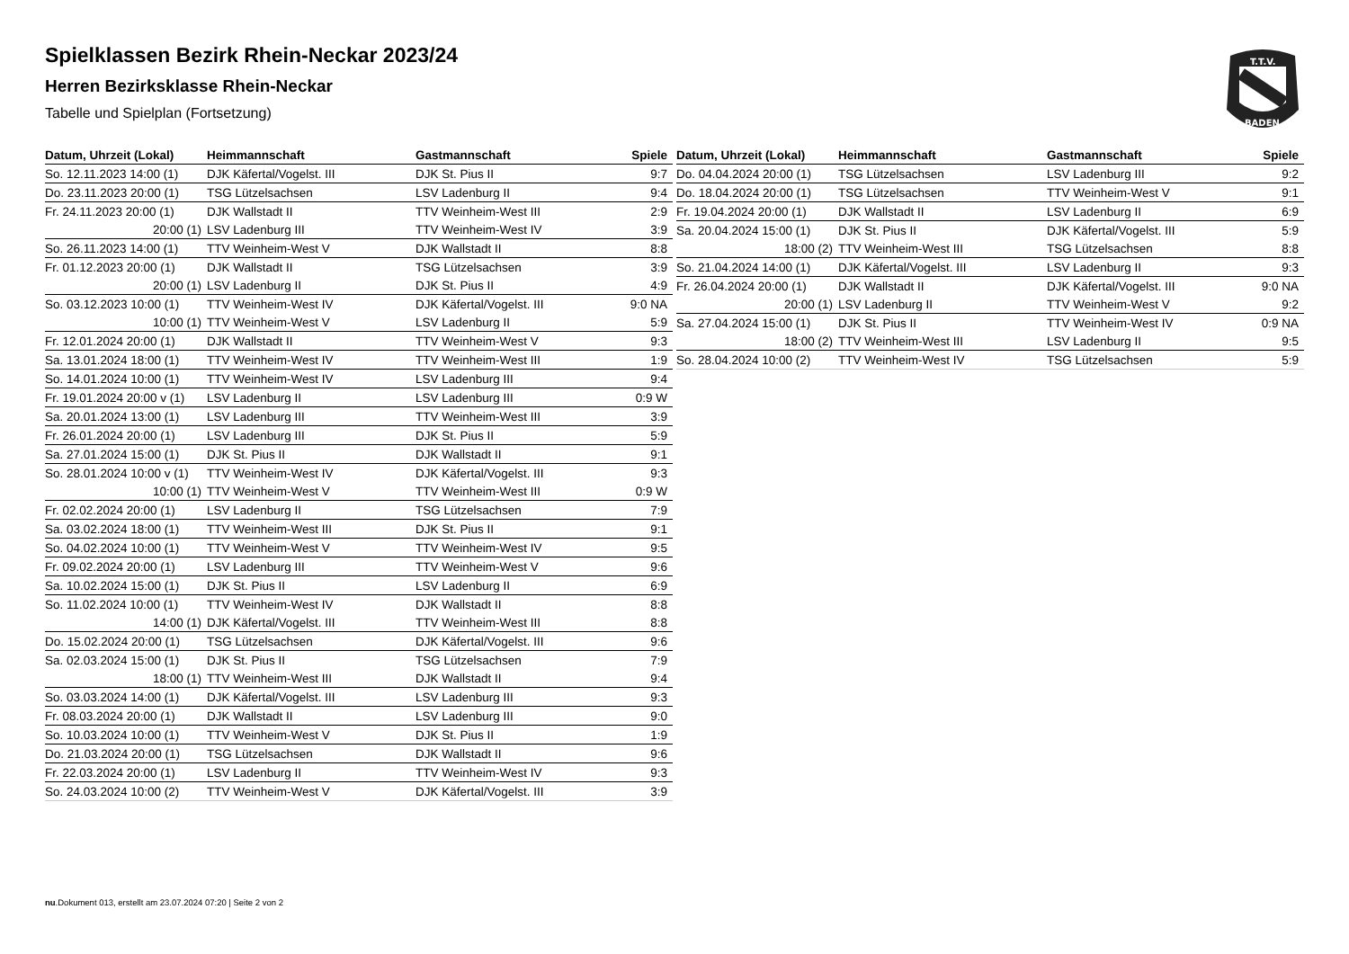T.T.V.
BADEN
Spielklassen Bezirk Rhein-Neckar 2023/24
Herren Bezirksklasse Rhein-Neckar
Tabelle und Spielplan (Fortsetzung)
| Datum, Uhrzeit (Lokal) | Heimmannschaft | Gastmannschaft | Spiele |
| --- | --- | --- | --- |
| So. 12.11.2023 14:00 (1) | DJK Käfertal/Vogelst. III | DJK St. Pius II | 9:7 |
| Do. 23.11.2023 20:00 (1) | TSG Lützelsachsen | LSV Ladenburg II | 9:4 |
| Fr. 24.11.2023 20:00 (1) | DJK Wallstadt II | TTV Weinheim-West III | 2:9 |
| 20:00 (1) | LSV Ladenburg III | TTV Weinheim-West IV | 3:9 |
| So. 26.11.2023 14:00 (1) | TTV Weinheim-West V | DJK Wallstadt II | 8:8 |
| Fr. 01.12.2023 20:00 (1) | DJK Wallstadt II | TSG Lützelsachsen | 3:9 |
| 20:00 (1) | LSV Ladenburg II | DJK St. Pius II | 4:9 |
| So. 03.12.2023 10:00 (1) | TTV Weinheim-West IV | DJK Käfertal/Vogelst. III | 9:0 NA |
| 10:00 (1) | TTV Weinheim-West V | LSV Ladenburg II | 5:9 |
| Fr. 12.01.2024 20:00 (1) | DJK Wallstadt II | TTV Weinheim-West V | 9:3 |
| Sa. 13.01.2024 18:00 (1) | TTV Weinheim-West IV | TTV Weinheim-West III | 1:9 |
| So. 14.01.2024 10:00 (1) | TTV Weinheim-West IV | LSV Ladenburg III | 9:4 |
| Fr. 19.01.2024 20:00 v (1) | LSV Ladenburg II | LSV Ladenburg III | 0:9 W |
| Sa. 20.01.2024 13:00 (1) | LSV Ladenburg III | TTV Weinheim-West III | 3:9 |
| Fr. 26.01.2024 20:00 (1) | LSV Ladenburg III | DJK St. Pius II | 5:9 |
| Sa. 27.01.2024 15:00 (1) | DJK St. Pius II | DJK Wallstadt II | 9:1 |
| So. 28.01.2024 10:00 v (1) | TTV Weinheim-West IV | DJK Käfertal/Vogelst. III | 9:3 |
| 10:00 (1) | TTV Weinheim-West V | TTV Weinheim-West III | 0:9 W |
| Fr. 02.02.2024 20:00 (1) | LSV Ladenburg II | TSG Lützelsachsen | 7:9 |
| Sa. 03.02.2024 18:00 (1) | TTV Weinheim-West III | DJK St. Pius II | 9:1 |
| So. 04.02.2024 10:00 (1) | TTV Weinheim-West V | TTV Weinheim-West IV | 9:5 |
| Fr. 09.02.2024 20:00 (1) | LSV Ladenburg III | TTV Weinheim-West V | 9:6 |
| Sa. 10.02.2024 15:00 (1) | DJK St. Pius II | LSV Ladenburg II | 6:9 |
| So. 11.02.2024 10:00 (1) | TTV Weinheim-West IV | DJK Wallstadt II | 8:8 |
| 14:00 (1) | DJK Käfertal/Vogelst. III | TTV Weinheim-West III | 8:8 |
| Do. 15.02.2024 20:00 (1) | TSG Lützelsachsen | DJK Käfertal/Vogelst. III | 9:6 |
| Sa. 02.03.2024 15:00 (1) | DJK St. Pius II | TSG Lützelsachsen | 7:9 |
| 18:00 (1) | TTV Weinheim-West III | DJK Wallstadt II | 9:4 |
| So. 03.03.2024 14:00 (1) | DJK Käfertal/Vogelst. III | LSV Ladenburg III | 9:3 |
| Fr. 08.03.2024 20:00 (1) | DJK Wallstadt II | LSV Ladenburg III | 9:0 |
| So. 10.03.2024 10:00 (1) | TTV Weinheim-West V | DJK St. Pius II | 1:9 |
| Do. 21.03.2024 20:00 (1) | TSG Lützelsachsen | DJK Wallstadt II | 9:6 |
| Fr. 22.03.2024 20:00 (1) | LSV Ladenburg II | TTV Weinheim-West IV | 9:3 |
| So. 24.03.2024 10:00 (2) | TTV Weinheim-West V | DJK Käfertal/Vogelst. III | 3:9 |
| Datum, Uhrzeit (Lokal) | Heimmannschaft | Gastmannschaft | Spiele |
| --- | --- | --- | --- |
| Do. 04.04.2024 20:00 (1) | TSG Lützelsachsen | LSV Ladenburg III | 9:2 |
| Do. 18.04.2024 20:00 (1) | TSG Lützelsachsen | TTV Weinheim-West V | 9:1 |
| Fr. 19.04.2024 20:00 (1) | DJK Wallstadt II | LSV Ladenburg II | 6:9 |
| Sa. 20.04.2024 15:00 (1) | DJK St. Pius II | DJK Käfertal/Vogelst. III | 5:9 |
| 18:00 (2) | TTV Weinheim-West III | TSG Lützelsachsen | 8:8 |
| So. 21.04.2024 14:00 (1) | DJK Käfertal/Vogelst. III | LSV Ladenburg II | 9:3 |
| Fr. 26.04.2024 20:00 (1) | DJK Wallstadt II | DJK Käfertal/Vogelst. III | 9:0 NA |
| 20:00 (1) | LSV Ladenburg II | TTV Weinheim-West V | 9:2 |
| Sa. 27.04.2024 15:00 (1) | DJK St. Pius II | TTV Weinheim-West IV | 0:9 NA |
| 18:00 (2) | TTV Weinheim-West III | LSV Ladenburg II | 9:5 |
| So. 28.04.2024 10:00 (2) | TTV Weinheim-West IV | TSG Lützelsachsen | 5:9 |
nu.Dokument 013, erstellt am 23.07.2024 07:20 | Seite 2 von 2